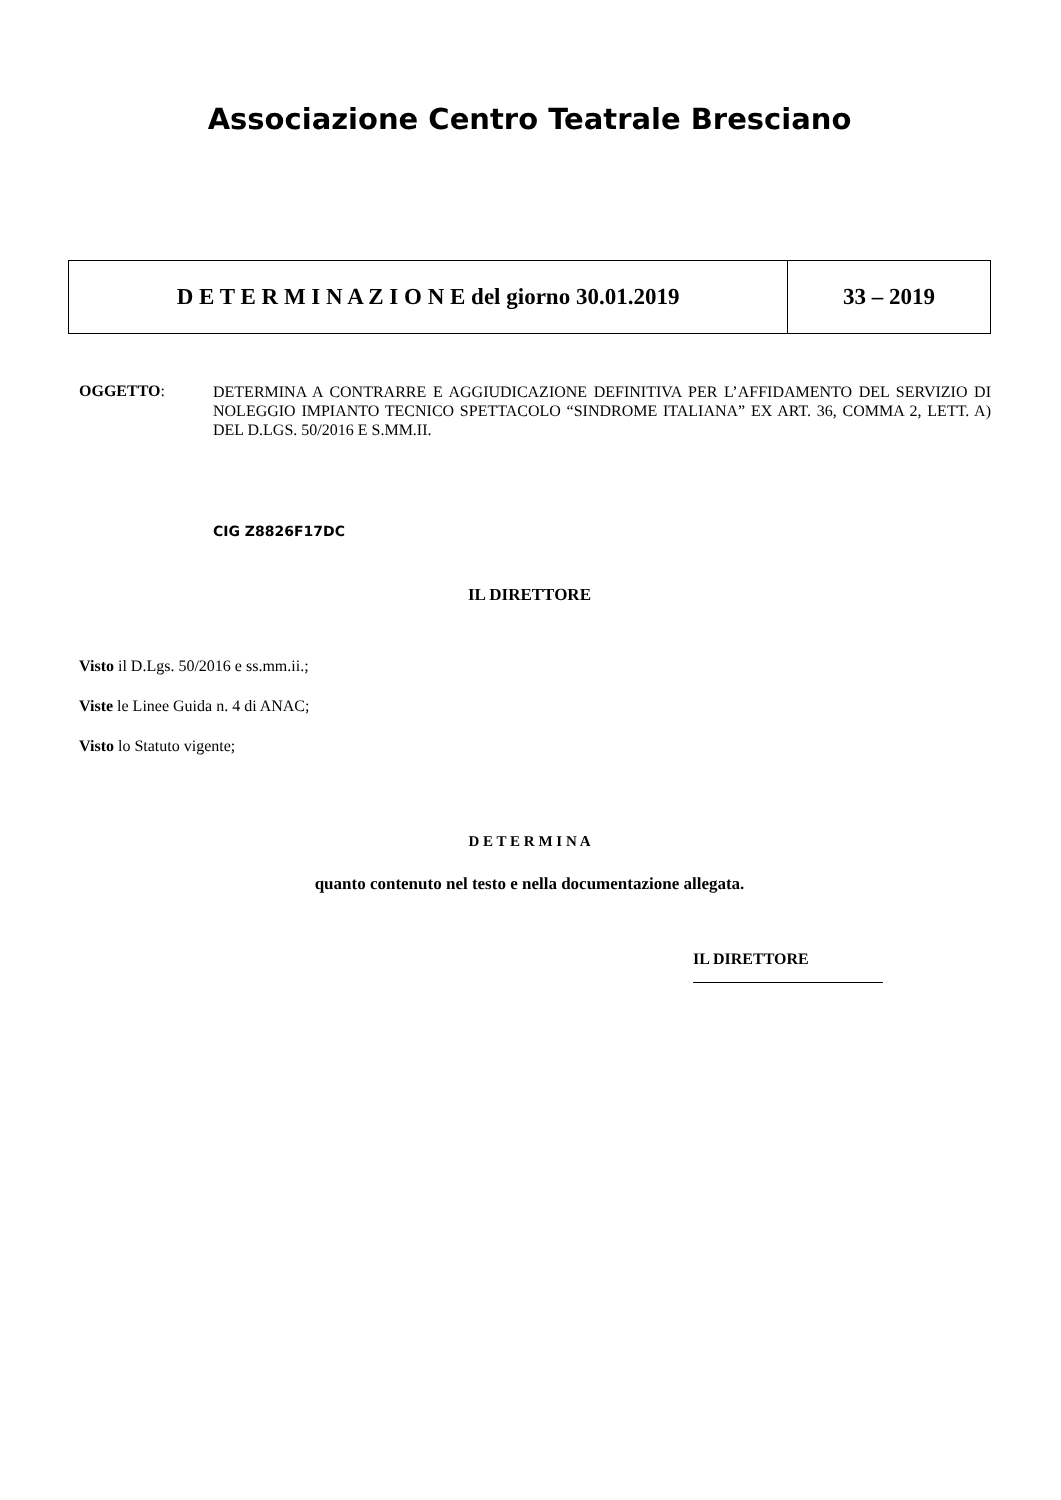Associazione Centro Teatrale Bresciano
| D E T E R M I N A Z I O N E del giorno 30.01.2019 | 33 – 2019 |
OGGETTO:
DETERMINA A CONTRARRE E AGGIUDICAZIONE DEFINITIVA PER L’AFFIDAMENTO DEL SERVIZIO DI NOLEGGIO IMPIANTO TECNICO SPETTACOLO “SINDROME ITALIANA” EX ART. 36, COMMA 2, LETT. A) DEL D.LGS. 50/2016 E S.MM.II.
CIG Z8826F17DC
IL DIRETTORE
Visto il D.Lgs. 50/2016 e ss.mm.ii.;
Viste le Linee Guida n. 4 di ANAC;
Visto lo Statuto vigente;
D E T E R M I N A
quanto contenuto nel testo e nella documentazione allegata.
IL DIRETTORE